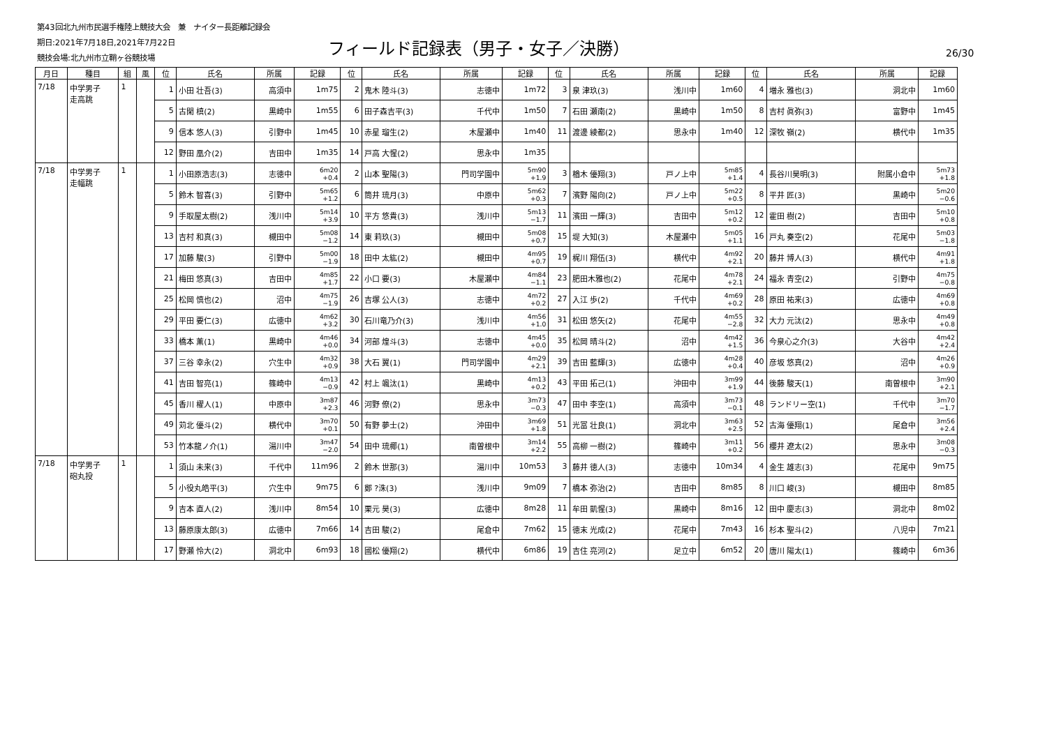第43回北九州市民選手権陸上競技大会　兼　ナイター長距離記録会
期日:2021年7月18日,2021年7月22日
競技会場:北九州市立鞘ヶ谷競技場
フィールド記録表（男子・女子／決勝） 26/30
| 月日 | 種目 | 組 | 風 | 位 | 氏名 | 所属 | 記録 | 位 | 氏名 | 所属 | 記録 | 位 | 氏名 | 所属 | 記録 | 位 | 氏名 | 所属 | 記録 |
| --- | --- | --- | --- | --- | --- | --- | --- | --- | --- | --- | --- | --- | --- | --- | --- | --- | --- | --- | --- |
| 7/18 | 中学男子 走高跳 | 1 | | 1 | 小田 壮吾(3) | 高須中 | 1m75 | 2 | 鬼木 陸斗(3) | 志徳中 | 1m72 | 3 | 泉 津玖(3) | 浅川中 | 1m60 | 4 | 増永 雅也(3) | 洞北中 | 1m60 |
| | | | | 5 | 古閑 槙(2) | 黒崎中 | 1m55 | 6 | 田子森吉平(3) | 千代中 | 1m50 | 7 | 石田 瀬南(2) | 黒崎中 | 1m50 | 8 | 吉村 眞弥(3) | 富野中 | 1m45 |
| | | | | 9 | 信本 悠人(3) | 引野中 | 1m45 | 10 | 赤星 瑠生(2) | 木屋瀬中 | 1m40 | 11 | 渡邊 綾都(2) | 思永中 | 1m40 | 12 | 深牧 嶺(2) | 横代中 | 1m35 |
| | | | | 12 | 野田 凰介(2) | 吉田中 | 1m35 | 14 | 戸高 大惺(2) | 思永中 | 1m35 | | | | | | | | |
| 7/18 | 中学男子 走幅跳 | 1 | | 1 | 小田原浩志(3) | 志徳中 | 6m20 +0.4 | 2 | 山本 聖陽(3) | 門司学園中 | 5m90 +1.9 | 3 | 楢木 優翔(3) | 戸ノ上中 | 5m85 +1.4 | 4 | 長谷川昊明(3) | 附属小倉中 | 5m73 +1.8 |
| | | | | 5 | 鈴木 智喜(3) | 引野中 | 5m65 +1.2 | 6 | 筒井 琉月(3) | 中原中 | 5m62 +0.3 | 7 | 濱野 陽向(2) | 戸ノ上中 | 5m22 +0.5 | 8 | 平井 匠(3) | 黒崎中 | 5m20 −0.6 |
| | | | | 9 | 手取屋太樹(2) | 浅川中 | 5m14 +3.9 | 10 | 平方 悠貴(3) | 浅川中 | 5m13 −1.7 | 11 | 濱田 一輝(3) | 吉田中 | 5m12 +0.2 | 12 | 霍田 樹(2) | 吉田中 | 5m10 +0.8 |
| | | | | 13 | 吉村 和真(3) | 槻田中 | 5m08 −1.2 | 14 | 東 莉玖(3) | 槻田中 | 5m08 +0.7 | 15 | 堤 大知(3) | 木屋瀬中 | 5m05 +1.1 | 16 | 戸丸 奏空(2) | 花尾中 | 5m03 −1.8 |
| | | | | 17 | 加藤 駿(3) | 引野中 | 5m00 −1.9 | 18 | 田中 太紘(2) | 槻田中 | 4m95 +0.7 | 19 | 梶川 翔伍(3) | 横代中 | 4m92 +2.1 | 20 | 藤井 博人(3) | 横代中 | 4m91 +1.8 |
| | | | | 21 | 梅田 悠真(3) | 吉田中 | 4m85 +1.7 | 22 | 小口 要(3) | 木屋瀬中 | 4m84 −1.1 | 23 | 肥田木雅也(2) | 花尾中 | 4m78 +2.1 | 24 | 福永 青空(2) | 引野中 | 4m75 −0.8 |
| | | | | 25 | 松岡 慎也(2) | 沼中 | 4m75 −1.9 | 26 | 吉塚 公人(3) | 志徳中 | 4m72 +0.2 | 27 | 入江 歩(2) | 千代中 | 4m69 +0.2 | 28 | 原田 祐来(3) | 広徳中 | 4m69 +0.8 |
| | | | | 29 | 平田 要仁(3) | 広徳中 | 4m62 +3.2 | 30 | 石川竜乃介(3) | 浅川中 | 4m56 +1.0 | 31 | 松田 悠矢(2) | 花尾中 | 4m55 −2.8 | 32 | 大力 元汰(2) | 思永中 | 4m49 +0.8 |
| | | | | 33 | 橋本 薫(1) | 黒崎中 | 4m46 +0.0 | 34 | 河部 煌斗(3) | 志徳中 | 4m45 +0.0 | 35 | 松岡 晴斗(2) | 沼中 | 4m42 +1.5 | 36 | 今泉心之介(3) | 大谷中 | 4m42 +2.4 |
| | | | | 37 | 三谷 幸永(2) | 穴生中 | 4m32 +0.9 | 38 | 大石 翼(1) | 門司学園中 | 4m29 +2.1 | 39 | 吉田 藍輝(3) | 広徳中 | 4m28 +0.4 | 40 | 彦坂 悠真(2) | 沼中 | 4m26 +0.9 |
| | | | | 41 | 吉田 智亮(1) | 篠崎中 | 4m13 −0.9 | 42 | 村上 颯汰(1) | 黒崎中 | 4m13 +0.2 | 43 | 平田 拓己(1) | 沖田中 | 3m99 +1.9 | 44 | 後藤 駿天(1) | 南曽根中 | 3m90 +2.1 |
| | | | | 45 | 香川 櫂人(1) | 中原中 | 3m87 +2.3 | 46 | 河野 僚(2) | 思永中 | 3m73 −0.3 | 47 | 田中 李空(1) | 高須中 | 3m73 −0.1 | 48 | ランドリー空(1) | 千代中 | 3m70 −1.7 |
| | | | | 49 | 苅北 優斗(2) | 横代中 | 3m70 +0.1 | 50 | 有野 夢士(2) | 沖田中 | 3m69 +1.8 | 51 | 光冨 壮良(1) | 洞北中 | 3m63 +2.5 | 52 | 古海 優翔(1) | 尾倉中 | 3m56 +2.4 |
| | | | | 53 | 竹本龍ノ介(1) | 湯川中 | 3m47 −2.0 | 54 | 田中 琉椰(1) | 南曽根中 | 3m14 +2.2 | 55 | 高柳 一樹(2) | 篠崎中 | 3m11 +0.2 | 56 | 櫻井 遼太(2) | 思永中 | 3m08 −0.3 |
| 7/18 | 中学男子 砲丸投 | 1 | | 1 | 須山 未来(3) | 千代中 | 11m96 | 2 | 鈴木 世那(3) | 湯川中 | 10m53 | 3 | 藤井 徳人(3) | 志徳中 | 10m34 | 4 | 金生 雄志(3) | 花尾中 | 9m75 |
| | | | | 5 | 小役丸皓平(3) | 穴生中 | 9m75 | 6 | 鄭 ?洙(3) | 浅川中 | 9m09 | 7 | 橋本 弥治(2) | 吉田中 | 8m85 | 8 | 川口 峻(3) | 槻田中 | 8m85 |
| | | | | 9 | 吉本 直人(2) | 浅川中 | 8m54 | 10 | 栗元 昊(3) | 広徳中 | 8m28 | 11 | 牟田 凱惺(3) | 黒崎中 | 8m16 | 12 | 田中 慶志(3) | 洞北中 | 8m02 |
| | | | | 13 | 藤原康太郎(3) | 広徳中 | 7m66 | 14 | 吉田 駿(2) | 尾倉中 | 7m62 | 15 | 徳末 光成(2) | 花尾中 | 7m43 | 16 | 杉本 聖斗(2) | 八児中 | 7m21 |
| | | | | 17 | 野瀬 怜大(2) | 洞北中 | 6m93 | 18 | 國松 優翔(2) | 横代中 | 6m86 | 19 | 吉住 亮河(2) | 足立中 | 6m52 | 20 | 唐川 陽太(1) | 篠崎中 | 6m36 |